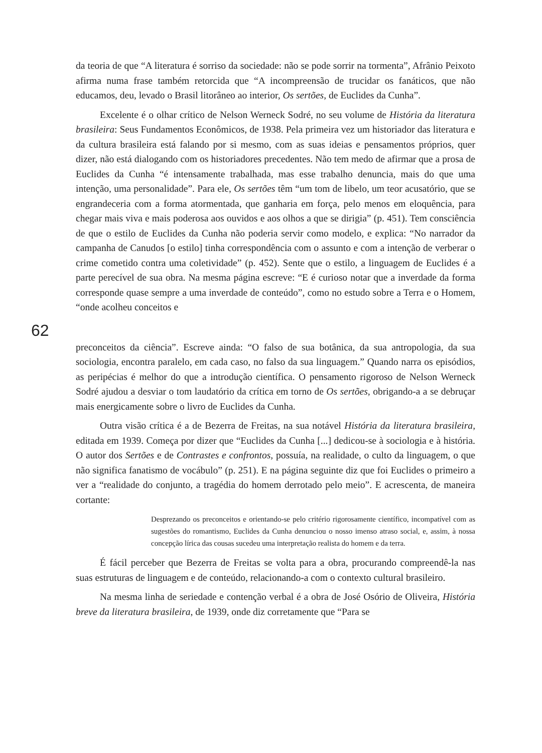da teoria de que “A literatura é sorriso da sociedade: não se pode sorrir na tormenta”, Afrânio Peixoto afirma numa frase também retorcida que “A incompreensão de trucidar os fanáticos, que não educamos, deu, levado o Brasil litorâneo ao interior, Os sertões, de Euclides da Cunha”.
Excelente é o olhar crítico de Nelson Werneck Sodré, no seu volume de História da literatura brasileira: Seus Fundamentos Econômicos, de 1938. Pela primeira vez um historiador das literatura e da cultura brasileira está falando por si mesmo, com as suas ideias e pensamentos próprios, quer dizer, não está dialogando com os historiadores precedentes. Não tem medo de afirmar que a prosa de Euclides da Cunha “é intensamente trabalhada, mas esse trabalho denuncia, mais do que uma intenção, uma personalidade”. Para ele, Os sertões têm “um tom de libelo, um teor acusatório, que se engrandeceria com a forma atormentada, que ganharia em força, pelo menos em eloquência, para chegar mais viva e mais poderosa aos ouvidos e aos olhos a que se dirigia” (p. 451). Tem consciência de que o estilo de Euclides da Cunha não poderia servir como modelo, e explica: “No narrador da campanha de Canudos [o estilo] tinha correspondência com o assunto e com a intenção de verberar o crime cometido contra uma coletividade” (p. 452). Sente que o estilo, a linguagem de Euclides é a parte perecível de sua obra. Na mesma página escreve: “E é curioso notar que a inverdade da forma corresponde quase sempre a uma inverdade de conteúdo”, como no estudo sobre a Terra e o Homem, “onde acolheu conceitos e
62
preconceitos da ciência”. Escreve ainda: “O falso de sua botânica, da sua antropologia, da sua sociologia, encontra paralelo, em cada caso, no falso da sua linguagem.” Quando narra os episódios, as peripécias é melhor do que a introdução científica. O pensamento rigoroso de Nelson Werneck Sodré ajudou a desviar o tom laudatório da crítica em torno de Os sertões, obrigando-a a se debruçar mais energicamente sobre o livro de Euclides da Cunha.
Outra visão crítica é a de Bezerra de Freitas, na sua notável História da literatura brasileira, editada em 1939. Começa por dizer que “Euclides da Cunha [...] dedicou-se à sociologia e à história. O autor dos Sertões e de Contrastes e confrontos, possuía, na realidade, o culto da linguagem, o que não significa fanatismo de vocábulo” (p. 251). E na página seguinte diz que foi Euclides o primeiro a ver a “realidade do conjunto, a tragédia do homem derrotado pelo meio”. E acrescenta, de maneira cortante:
Desprezando os preconceitos e orientando-se pelo critério rigorosamente científico, incompatível com as sugestões do romantismo, Euclides da Cunha denunciou o nosso imenso atraso social, e, assim, à nossa concepção lírica das cousas sucedeu uma interpretação realista do homem e da terra.
É fácil perceber que Bezerra de Freitas se volta para a obra, procurando compreendê-la nas suas estruturas de linguagem e de conteúdo, relacionando-a com o contexto cultural brasileiro.
Na mesma linha de seriedade e contenção verbal é a obra de José Osório de Oliveira, História breve da literatura brasileira, de 1939, onde diz corretamente que “Para se